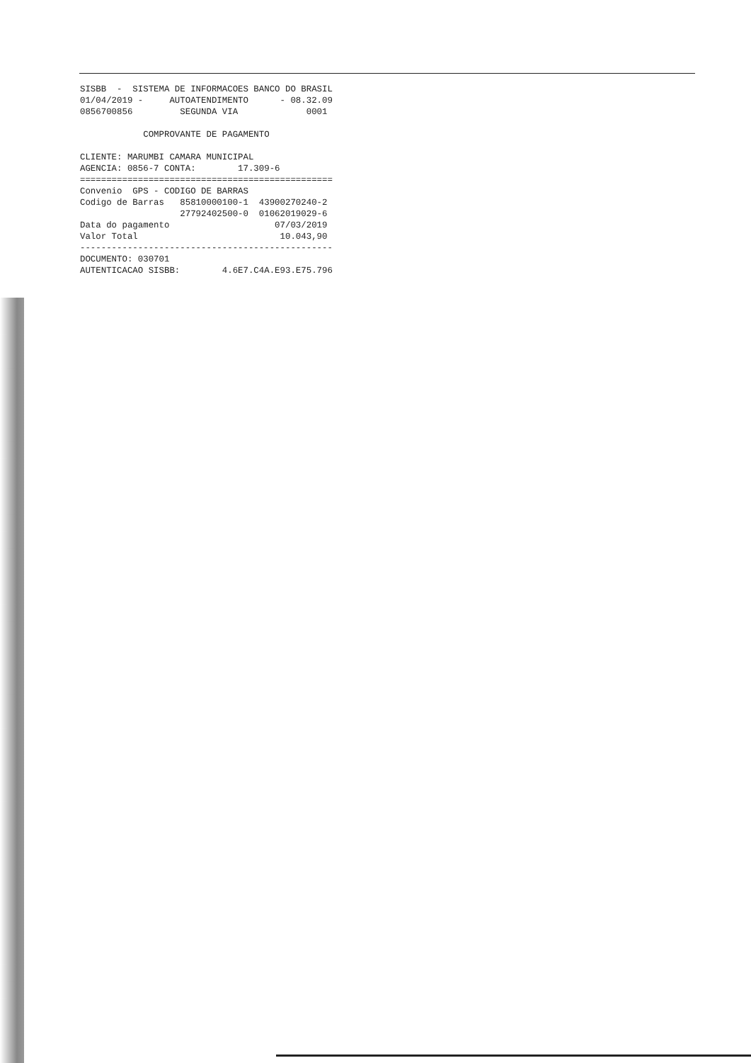SISBB  -  SISTEMA DE INFORMACOES BANCO DO BRASIL
01/04/2019 -     AUTOATENDIMENTO      - 08.32.09
0856700856         SEGUNDA VIA             0001

            COMPROVANTE DE PAGAMENTO

CLIENTE: MARUMBI CAMARA MUNICIPAL
AGENCIA: 0856-7 CONTA:        17.309-6
================================================
Convenio  GPS - CODIGO DE BARRAS
Codigo de Barras   85810000100-1  43900270240-2
                   27792402500-0  01062019029-6
Data do pagamento                    07/03/2019
Valor Total                           10.043,90
------------------------------------------------
DOCUMENTO: 030701
AUTENTICACAO SISBB:        4.6E7.C4A.E93.E75.796